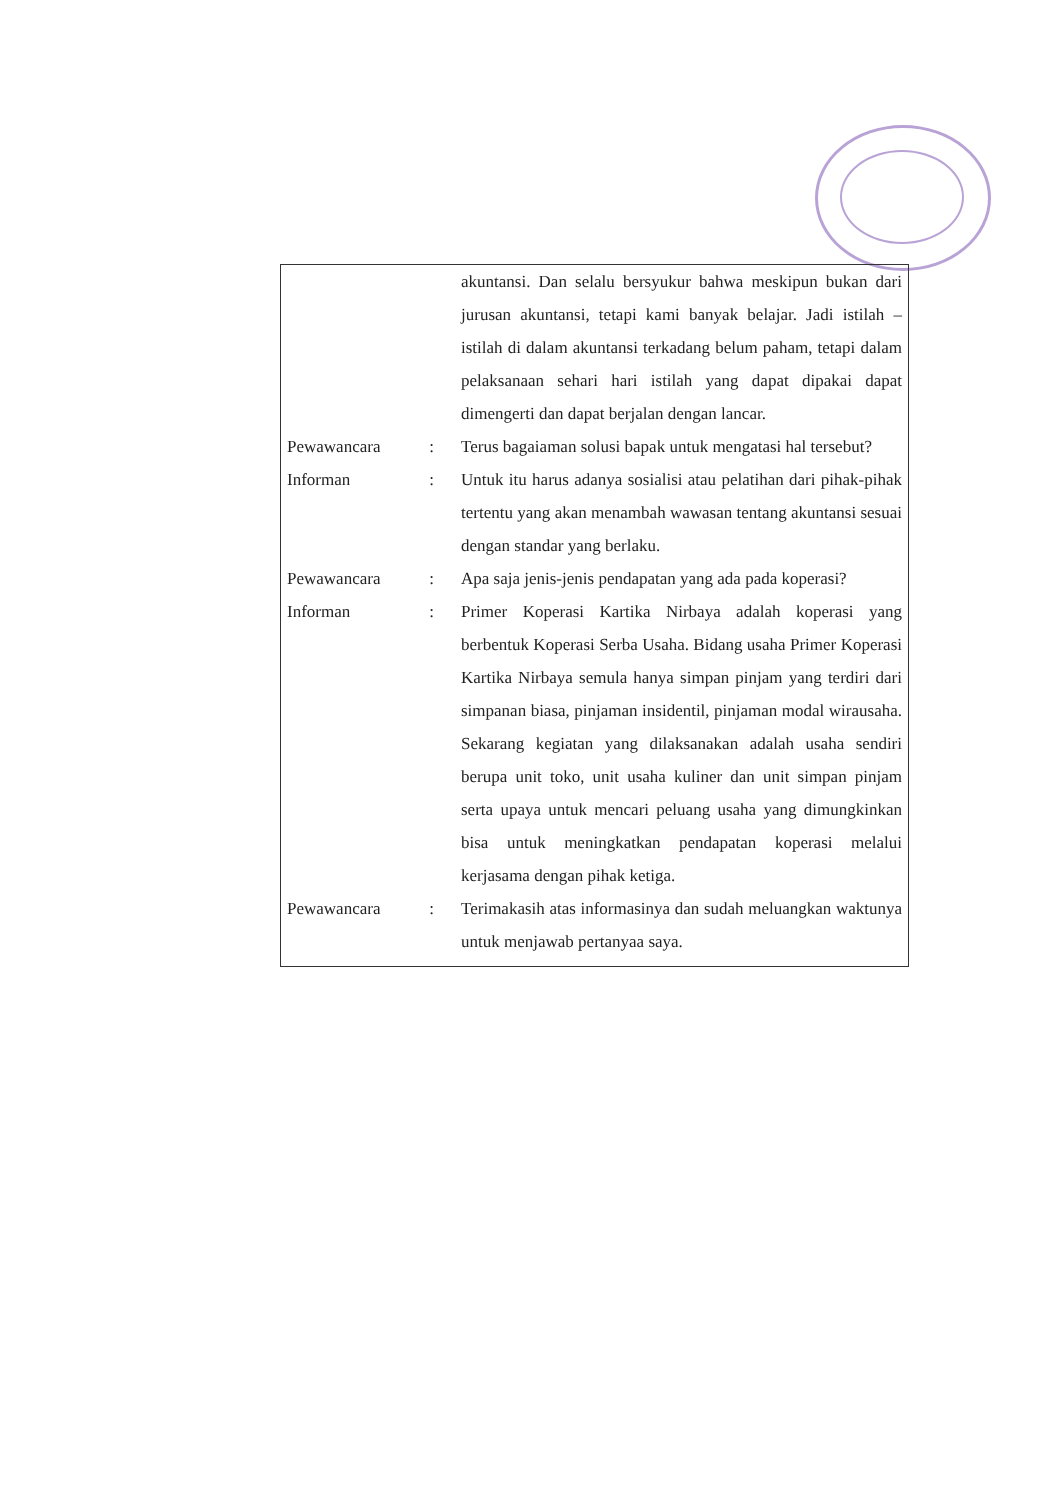| | | akuntansi. Dan selalu bersyukur bahwa meskipun bukan dari jurusan akuntansi, tetapi kami banyak belajar. Jadi istilah – istilah di dalam akuntansi terkadang belum paham, tetapi dalam pelaksanaan sehari hari istilah yang dapat dipakai dapat dimengerti dan dapat berjalan dengan lancar. |
| Pewawancara | : | Terus bagaiaman solusi bapak untuk mengatasi hal tersebut? |
| Informan | : | Untuk itu harus adanya sosialisi atau pelatihan dari pihak-pihak tertentu yang akan menambah wawasan tentang akuntansi sesuai dengan standar yang berlaku. |
| Pewawancara | : | Apa saja jenis-jenis pendapatan yang ada pada koperasi? |
| Informan | : | Primer Koperasi Kartika Nirbaya adalah koperasi yang berbentuk Koperasi Serba Usaha. Bidang usaha Primer Koperasi Kartika Nirbaya semula hanya simpan pinjam yang terdiri dari simpanan biasa, pinjaman insidentil, pinjaman modal wirausaha. Sekarang kegiatan yang dilaksanakan adalah usaha sendiri berupa unit toko, unit usaha kuliner dan unit simpan pinjam serta upaya untuk mencari peluang usaha yang dimungkinkan bisa untuk meningkatkan pendapatan koperasi melalui kerjasama dengan pihak ketiga. |
| Pewawancara | : | Terimakasih atas informasinya dan sudah meluangkan waktunya untuk menjawab pertanyaa saya. |